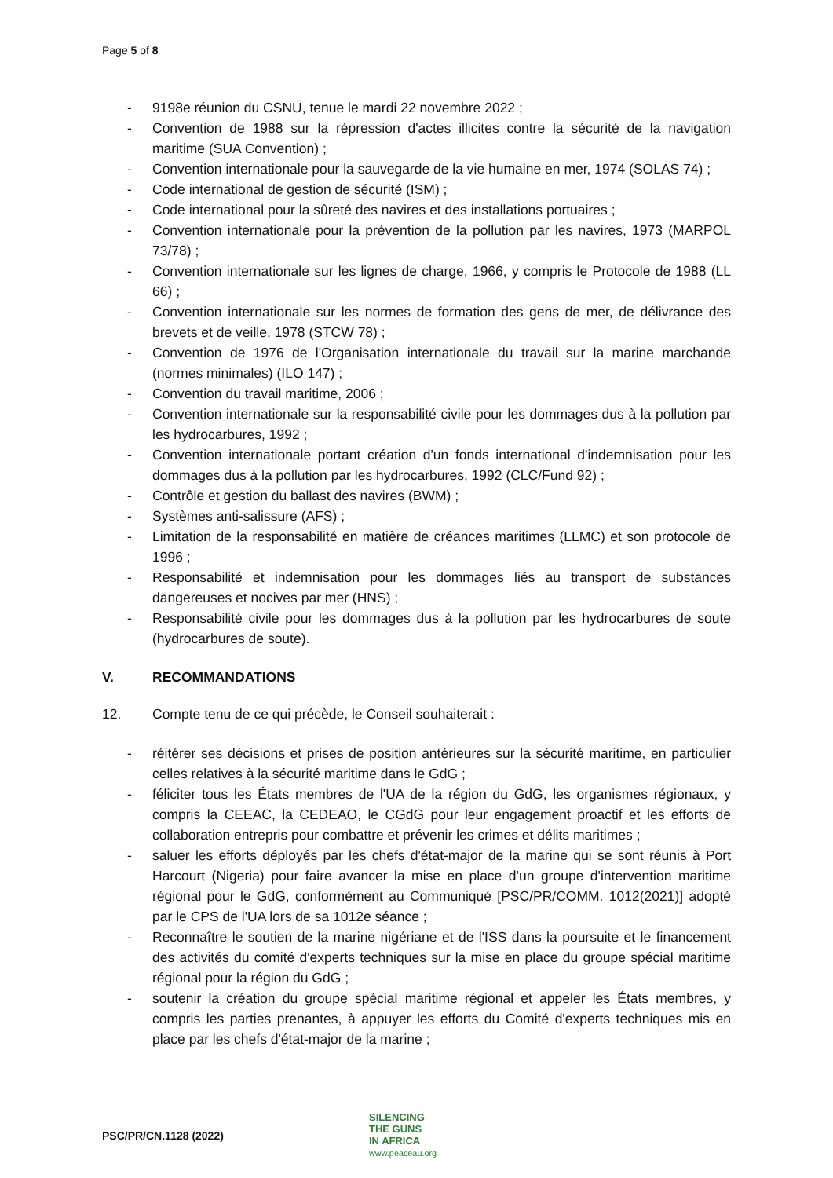Page 5 of 8
- 9198e réunion du CSNU, tenue le mardi 22 novembre 2022 ;
- Convention de 1988 sur la répression d'actes illicites contre la sécurité de la navigation maritime (SUA Convention) ;
- Convention internationale pour la sauvegarde de la vie humaine en mer, 1974 (SOLAS 74) ;
- Code international de gestion de sécurité (ISM) ;
- Code international pour la sûreté des navires et des installations portuaires ;
- Convention internationale pour la prévention de la pollution par les navires, 1973 (MARPOL 73/78) ;
- Convention internationale sur les lignes de charge, 1966, y compris le Protocole de 1988 (LL 66) ;
- Convention internationale sur les normes de formation des gens de mer, de délivrance des brevets et de veille, 1978 (STCW 78) ;
- Convention de 1976 de l'Organisation internationale du travail sur la marine marchande (normes minimales) (ILO 147) ;
- Convention du travail maritime, 2006 ;
- Convention internationale sur la responsabilité civile pour les dommages dus à la pollution par les hydrocarbures, 1992 ;
- Convention internationale portant création d'un fonds international d'indemnisation pour les dommages dus à la pollution par les hydrocarbures, 1992 (CLC/Fund 92) ;
- Contrôle et gestion du ballast des navires (BWM) ;
- Systèmes anti-salissure (AFS) ;
- Limitation de la responsabilité en matière de créances maritimes (LLMC) et son protocole de 1996 ;
- Responsabilité et indemnisation pour les dommages liés au transport de substances dangereuses et nocives par mer (HNS) ;
- Responsabilité civile pour les dommages dus à la pollution par les hydrocarbures de soute (hydrocarbures de soute).
V. RECOMMANDATIONS
12. Compte tenu de ce qui précède, le Conseil souhaiterait :
- réitérer ses décisions et prises de position antérieures sur la sécurité maritime, en particulier celles relatives à la sécurité maritime dans le GdG ;
- féliciter tous les États membres de l'UA de la région du GdG, les organismes régionaux, y compris la CEEAC, la CEDEAO, le CGdG pour leur engagement proactif et les efforts de collaboration entrepris pour combattre et prévenir les crimes et délits maritimes ;
- saluer les efforts déployés par les chefs d'état-major de la marine qui se sont réunis à Port Harcourt (Nigeria) pour faire avancer la mise en place d'un groupe d'intervention maritime régional pour le GdG, conformément au Communiqué [PSC/PR/COMM. 1012(2021)] adopté par le CPS de l'UA lors de sa 1012e séance ;
- Reconnaître le soutien de la marine nigériane et de l'ISS dans la poursuite et le financement des activités du comité d'experts techniques sur la mise en place du groupe spécial maritime régional pour la région du GdG ;
- soutenir la création du groupe spécial maritime régional et appeler les États membres, y compris les parties prenantes, à appuyer les efforts du Comité d'experts techniques mis en place par les chefs d'état-major de la marine ;
PSC/PR/CN.1128 (2022)
SILENCING
THE GUNS
IN AFRICA
www.peaceau.org